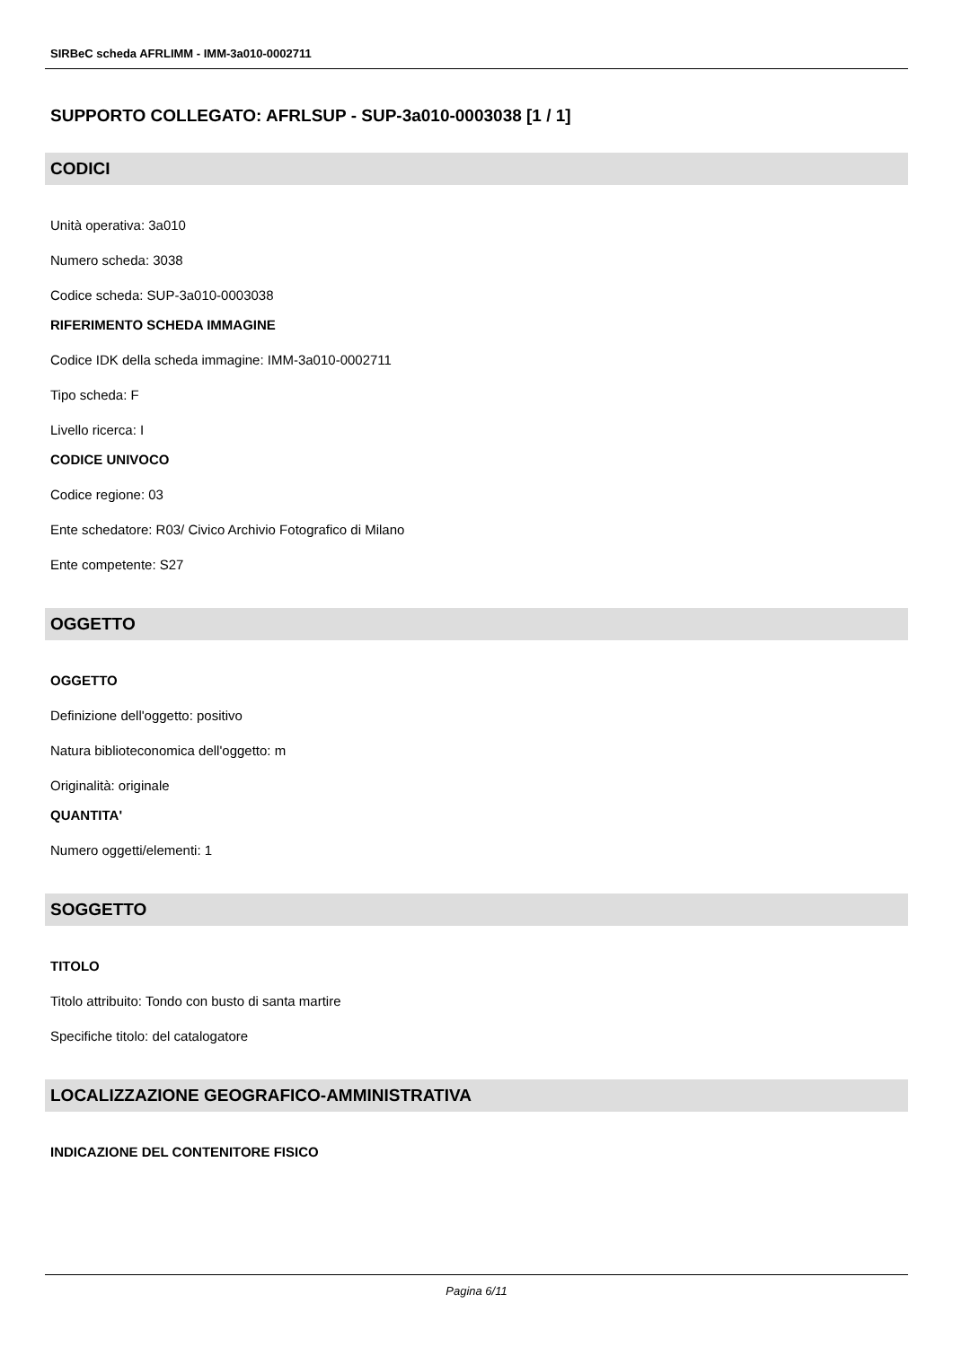SIRBeC scheda AFRLIMM - IMM-3a010-0002711
SUPPORTO COLLEGATO: AFRLSUP - SUP-3a010-0003038 [1 / 1]
CODICI
Unità operativa: 3a010
Numero scheda: 3038
Codice scheda: SUP-3a010-0003038
RIFERIMENTO SCHEDA IMMAGINE
Codice IDK della scheda immagine: IMM-3a010-0002711
Tipo scheda: F
Livello ricerca: I
CODICE UNIVOCO
Codice regione: 03
Ente schedatore: R03/ Civico Archivio Fotografico di Milano
Ente competente: S27
OGGETTO
OGGETTO
Definizione dell'oggetto: positivo
Natura biblioteconomica dell'oggetto: m
Originalità: originale
QUANTITA'
Numero oggetti/elementi: 1
SOGGETTO
TITOLO
Titolo attribuito: Tondo con busto di santa martire
Specifiche titolo: del catalogatore
LOCALIZZAZIONE GEOGRAFICO-AMMINISTRATIVA
INDICAZIONE DEL CONTENITORE FISICO
Pagina 6/11